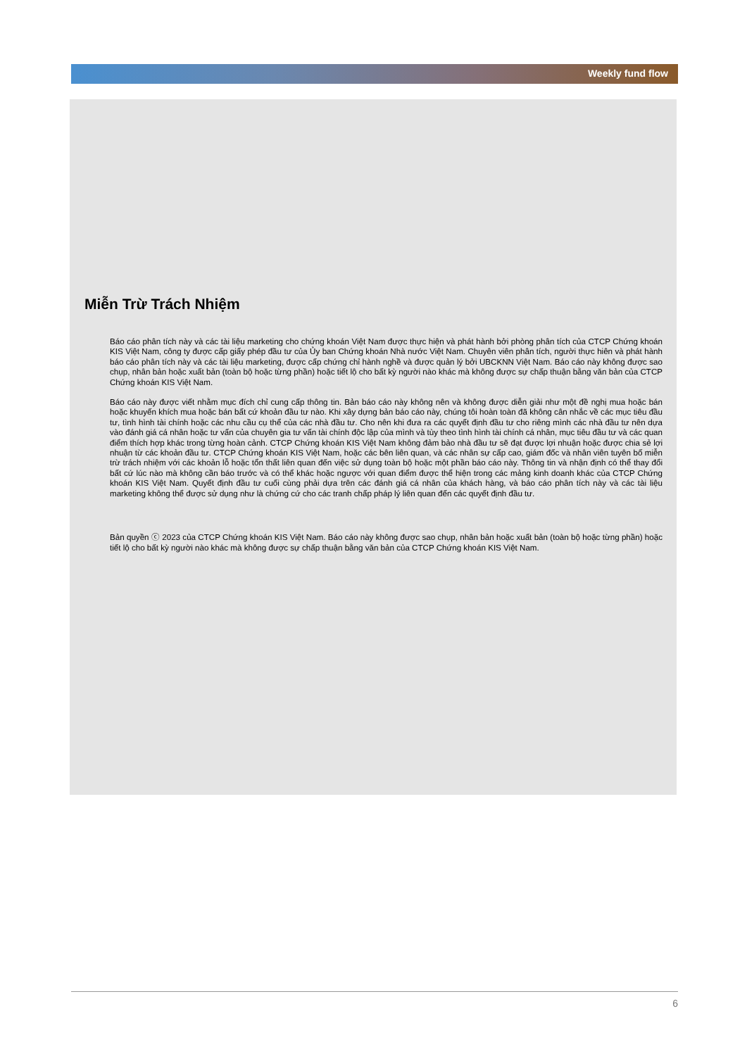Weekly fund flow
Miễn Trừ Trách Nhiệm
Báo cáo phân tích này và các tài liệu marketing cho chứng khoán Việt Nam được thực hiện và phát hành bởi phòng phân tích của CTCP Chứng khoán KIS Việt Nam, công ty được cấp giấy phép đầu tư của Ủy ban Chứng khoán Nhà nước Việt Nam. Chuyên viên phân tích, người thực hiên và phát hành báo cáo phân tích này và các tài liệu marketing, được cấp chứng chỉ hành nghề và được quản lý bởi UBCKNN Việt Nam. Báo cáo này không được sao chụp, nhân bản hoặc xuất bản (toàn bộ hoặc từng phần) hoặc tiết lộ cho bất kỳ người nào khác mà không được sự chấp thuận bằng văn bản của CTCP Chứng khoán KIS Việt Nam.
Báo cáo này được viết nhằm mục đích chỉ cung cấp thông tin. Bản báo cáo này không nên và không được diễn giải như một đề nghị mua hoặc bán hoặc khuyến khích mua hoặc bán bất cứ khoản đầu tư nào. Khi xây dựng bản báo cáo này, chúng tôi hoàn toàn đã không cân nhắc về các mục tiêu đầu tư, tình hình tài chính hoặc các nhu cầu cụ thể của các nhà đầu tư. Cho nên khi đưa ra các quyết định đầu tư cho riêng mình các nhà đầu tư nên dựa vào đánh giá cá nhân hoặc tư vấn của chuyên gia tư vấn tài chính độc lập của mình và tùy theo tình hình tài chính cá nhân, mục tiêu đầu tư và các quan điểm thích hợp khác trong từng hoàn cảnh. CTCP Chứng khoán KIS Việt Nam không đảm bảo nhà đầu tư sẽ đạt được lợi nhuận hoặc được chia sẻ lợi nhuận từ các khoản đầu tư. CTCP Chứng khoán KIS Việt Nam, hoặc các bên liên quan, và các nhân sự cấp cao, giám đốc và nhân viên tuyên bố miễn trừ trách nhiệm với các khoản lỗ hoặc tổn thất liên quan đến việc sử dụng toàn bộ hoặc một phần báo cáo này. Thông tin và nhận định có thể thay đổi bất cứ lúc nào mà không cần báo trước và có thể khác hoặc ngược với quan điểm được thể hiện trong các mảng kinh doanh khác của CTCP Chứng khoán KIS Việt Nam. Quyết định đầu tư cuối cùng phải dựa trên các đánh giá cá nhân của khách hàng, và báo cáo phân tích này và các tài liệu marketing không thể được sử dụng như là chứng cứ cho các tranh chấp pháp lý liên quan đến các quyết định đầu tư.
Bản quyền ⓒ 2023 của CTCP Chứng khoán KIS Việt Nam. Báo cáo này không được sao chụp, nhân bản hoặc xuất bản (toàn bộ hoặc từng phần) hoặc tiết lộ cho bất kỳ người nào khác mà không được sự chấp thuận bằng văn bản của CTCP Chứng khoán KIS Việt Nam.
6